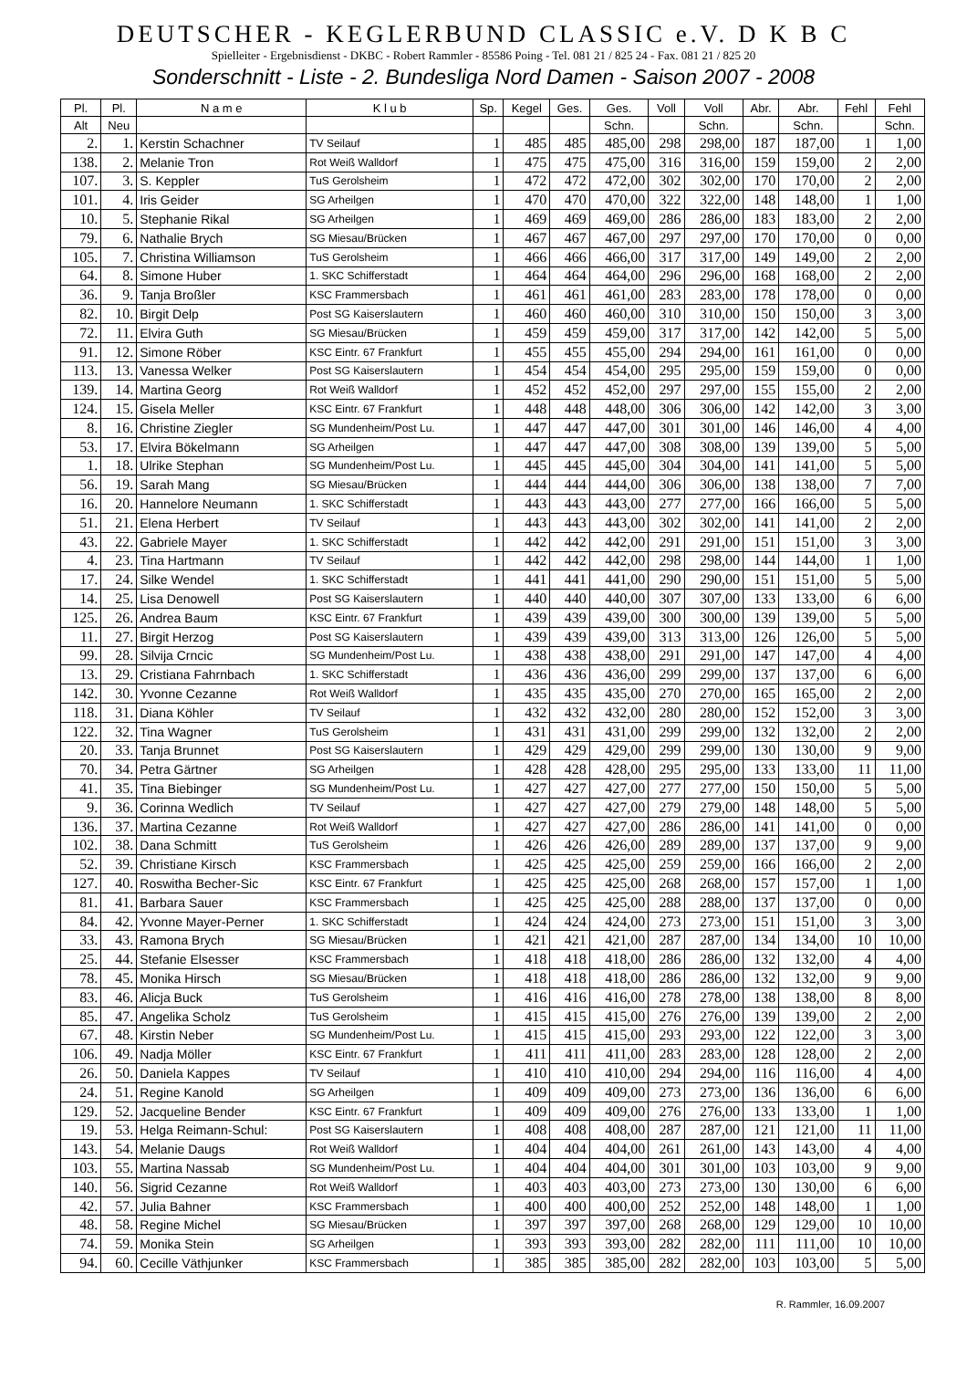DEUTSCHER - KEGLERBUND CLASSIC e.V. D K B C
Spielleiter - Ergebnisdienst - DKBC - Robert Rammler - 85586 Poing - Tel. 081 21 / 825 24 - Fax. 081 21 / 825 20
Sonderschnitt - Liste - 2. Bundesliga Nord Damen - Saison 2007 - 2008
| Pl. | Pl. | N a m e | K l u b | Sp. | Kegel | Ges. | Ges. | Voll | Voll | Abr. | Abr. | Fehl | Fehl |
| --- | --- | --- | --- | --- | --- | --- | --- | --- | --- | --- | --- | --- | --- |
| Alt | Neu | | | | | | Schn. | | Schn. | | Schn. | | Schn. |
| 2. | 1. | Kerstin Schachner | TV Seilauf | 1 | 485 | 485 | 485,00 | 298 | 298,00 | 187 | 187,00 | 1 | 1,00 |
| 138. | 2. | Melanie Tron | Rot Weiß Walldorf | 1 | 475 | 475 | 475,00 | 316 | 316,00 | 159 | 159,00 | 2 | 2,00 |
| 107. | 3. | S. Keppler | TuS Gerolsheim | 1 | 472 | 472 | 472,00 | 302 | 302,00 | 170 | 170,00 | 2 | 2,00 |
| 101. | 4. | Iris Geider | SG Arheilgen | 1 | 470 | 470 | 470,00 | 322 | 322,00 | 148 | 148,00 | 1 | 1,00 |
| 10. | 5. | Stephanie Rikal | SG Arheilgen | 1 | 469 | 469 | 469,00 | 286 | 286,00 | 183 | 183,00 | 2 | 2,00 |
| 79. | 6. | Nathalie Brych | SG Miesau/Brücken | 1 | 467 | 467 | 467,00 | 297 | 297,00 | 170 | 170,00 | 0 | 0,00 |
| 105. | 7. | Christina Williamson | TuS Gerolsheim | 1 | 466 | 466 | 466,00 | 317 | 317,00 | 149 | 149,00 | 2 | 2,00 |
| 64. | 8. | Simone Huber | 1. SKC Schifferstadt | 1 | 464 | 464 | 464,00 | 296 | 296,00 | 168 | 168,00 | 2 | 2,00 |
| 36. | 9. | Tanja Broßler | KSC Frammersbach | 1 | 461 | 461 | 461,00 | 283 | 283,00 | 178 | 178,00 | 0 | 0,00 |
| 82. | 10. | Birgit Delp | Post SG Kaiserslautern | 1 | 460 | 460 | 460,00 | 310 | 310,00 | 150 | 150,00 | 3 | 3,00 |
| 72. | 11. | Elvira Guth | SG Miesau/Brücken | 1 | 459 | 459 | 459,00 | 317 | 317,00 | 142 | 142,00 | 5 | 5,00 |
| 91. | 12. | Simone Röber | KSC Eintr. 67 Frankfurt | 1 | 455 | 455 | 455,00 | 294 | 294,00 | 161 | 161,00 | 0 | 0,00 |
| 113. | 13. | Vanessa Welker | Post SG Kaiserslautern | 1 | 454 | 454 | 454,00 | 295 | 295,00 | 159 | 159,00 | 0 | 0,00 |
| 139. | 14. | Martina Georg | Rot Weiß Walldorf | 1 | 452 | 452 | 452,00 | 297 | 297,00 | 155 | 155,00 | 2 | 2,00 |
| 124. | 15. | Gisela Meller | KSC Eintr. 67 Frankfurt | 1 | 448 | 448 | 448,00 | 306 | 306,00 | 142 | 142,00 | 3 | 3,00 |
| 8. | 16. | Christine Ziegler | SG Mundenheim/Post Lu. | 1 | 447 | 447 | 447,00 | 301 | 301,00 | 146 | 146,00 | 4 | 4,00 |
| 53. | 17. | Elvira Bökelmann | SG Arheilgen | 1 | 447 | 447 | 447,00 | 308 | 308,00 | 139 | 139,00 | 5 | 5,00 |
| 1. | 18. | Ulrike Stephan | SG Mundenheim/Post Lu. | 1 | 445 | 445 | 445,00 | 304 | 304,00 | 141 | 141,00 | 5 | 5,00 |
| 56. | 19. | Sarah Mang | SG Miesau/Brücken | 1 | 444 | 444 | 444,00 | 306 | 306,00 | 138 | 138,00 | 7 | 7,00 |
| 16. | 20. | Hannelore Neumann | 1. SKC Schifferstadt | 1 | 443 | 443 | 443,00 | 277 | 277,00 | 166 | 166,00 | 5 | 5,00 |
| 51. | 21. | Elena Herbert | TV Seilauf | 1 | 443 | 443 | 443,00 | 302 | 302,00 | 141 | 141,00 | 2 | 2,00 |
| 43. | 22. | Gabriele Mayer | 1. SKC Schifferstadt | 1 | 442 | 442 | 442,00 | 291 | 291,00 | 151 | 151,00 | 3 | 3,00 |
| 4. | 23. | Tina Hartmann | TV Seilauf | 1 | 442 | 442 | 442,00 | 298 | 298,00 | 144 | 144,00 | 1 | 1,00 |
| 17. | 24. | Silke Wendel | 1. SKC Schifferstadt | 1 | 441 | 441 | 441,00 | 290 | 290,00 | 151 | 151,00 | 5 | 5,00 |
| 14. | 25. | Lisa Denowell | Post SG Kaiserslautern | 1 | 440 | 440 | 440,00 | 307 | 307,00 | 133 | 133,00 | 6 | 6,00 |
| 125. | 26. | Andrea Baum | KSC Eintr. 67 Frankfurt | 1 | 439 | 439 | 439,00 | 300 | 300,00 | 139 | 139,00 | 5 | 5,00 |
| 11. | 27. | Birgit Herzog | Post SG Kaiserslautern | 1 | 439 | 439 | 439,00 | 313 | 313,00 | 126 | 126,00 | 5 | 5,00 |
| 99. | 28. | Silvija Crncic | SG Mundenheim/Post Lu. | 1 | 438 | 438 | 438,00 | 291 | 291,00 | 147 | 147,00 | 4 | 4,00 |
| 13. | 29. | Cristiana Fahrnbach | 1. SKC Schifferstadt | 1 | 436 | 436 | 436,00 | 299 | 299,00 | 137 | 137,00 | 6 | 6,00 |
| 142. | 30. | Yvonne Cezanne | Rot Weiß Walldorf | 1 | 435 | 435 | 435,00 | 270 | 270,00 | 165 | 165,00 | 2 | 2,00 |
| 118. | 31. | Diana Köhler | TV Seilauf | 1 | 432 | 432 | 432,00 | 280 | 280,00 | 152 | 152,00 | 3 | 3,00 |
| 122. | 32. | Tina Wagner | TuS Gerolsheim | 1 | 431 | 431 | 431,00 | 299 | 299,00 | 132 | 132,00 | 2 | 2,00 |
| 20. | 33. | Tanja Brunnet | Post SG Kaiserslautern | 1 | 429 | 429 | 429,00 | 299 | 299,00 | 130 | 130,00 | 9 | 9,00 |
| 70. | 34. | Petra Gärtner | SG Arheilgen | 1 | 428 | 428 | 428,00 | 295 | 295,00 | 133 | 133,00 | 11 | 11,00 |
| 41. | 35. | Tina Biebinger | SG Mundenheim/Post Lu. | 1 | 427 | 427 | 427,00 | 277 | 277,00 | 150 | 150,00 | 5 | 5,00 |
| 9. | 36. | Corinna Wedlich | TV Seilauf | 1 | 427 | 427 | 427,00 | 279 | 279,00 | 148 | 148,00 | 5 | 5,00 |
| 136. | 37. | Martina Cezanne | Rot Weiß Walldorf | 1 | 427 | 427 | 427,00 | 286 | 286,00 | 141 | 141,00 | 0 | 0,00 |
| 102. | 38. | Dana Schmitt | TuS Gerolsheim | 1 | 426 | 426 | 426,00 | 289 | 289,00 | 137 | 137,00 | 9 | 9,00 |
| 52. | 39. | Christiane Kirsch | KSC Frammersbach | 1 | 425 | 425 | 425,00 | 259 | 259,00 | 166 | 166,00 | 2 | 2,00 |
| 127. | 40. | Roswitha Becher-Sic | KSC Eintr. 67 Frankfurt | 1 | 425 | 425 | 425,00 | 268 | 268,00 | 157 | 157,00 | 1 | 1,00 |
| 81. | 41. | Barbara Sauer | KSC Frammersbach | 1 | 425 | 425 | 425,00 | 288 | 288,00 | 137 | 137,00 | 0 | 0,00 |
| 84. | 42. | Yvonne Mayer-Perner | 1. SKC Schifferstadt | 1 | 424 | 424 | 424,00 | 273 | 273,00 | 151 | 151,00 | 3 | 3,00 |
| 33. | 43. | Ramona Brych | SG Miesau/Brücken | 1 | 421 | 421 | 421,00 | 287 | 287,00 | 134 | 134,00 | 10 | 10,00 |
| 25. | 44. | Stefanie Elsesser | KSC Frammersbach | 1 | 418 | 418 | 418,00 | 286 | 286,00 | 132 | 132,00 | 4 | 4,00 |
| 78. | 45. | Monika Hirsch | SG Miesau/Brücken | 1 | 418 | 418 | 418,00 | 286 | 286,00 | 132 | 132,00 | 9 | 9,00 |
| 83. | 46. | Alicja Buck | TuS Gerolsheim | 1 | 416 | 416 | 416,00 | 278 | 278,00 | 138 | 138,00 | 8 | 8,00 |
| 85. | 47. | Angelika Scholz | TuS Gerolsheim | 1 | 415 | 415 | 415,00 | 276 | 276,00 | 139 | 139,00 | 2 | 2,00 |
| 67. | 48. | Kirstin Neber | SG Mundenheim/Post Lu. | 1 | 415 | 415 | 415,00 | 293 | 293,00 | 122 | 122,00 | 3 | 3,00 |
| 106. | 49. | Nadja Möller | KSC Eintr. 67 Frankfurt | 1 | 411 | 411 | 411,00 | 283 | 283,00 | 128 | 128,00 | 2 | 2,00 |
| 26. | 50. | Daniela Kappes | TV Seilauf | 1 | 410 | 410 | 410,00 | 294 | 294,00 | 116 | 116,00 | 4 | 4,00 |
| 24. | 51. | Regine Kanold | SG Arheilgen | 1 | 409 | 409 | 409,00 | 273 | 273,00 | 136 | 136,00 | 6 | 6,00 |
| 129. | 52. | Jacqueline Bender | KSC Eintr. 67 Frankfurt | 1 | 409 | 409 | 409,00 | 276 | 276,00 | 133 | 133,00 | 1 | 1,00 |
| 19. | 53. | Helga Reimann-Schul: | Post SG Kaiserslautern | 1 | 408 | 408 | 408,00 | 287 | 287,00 | 121 | 121,00 | 11 | 11,00 |
| 143. | 54. | Melanie Daugs | Rot Weiß Walldorf | 1 | 404 | 404 | 404,00 | 261 | 261,00 | 143 | 143,00 | 4 | 4,00 |
| 103. | 55. | Martina Nassab | SG Mundenheim/Post Lu. | 1 | 404 | 404 | 404,00 | 301 | 301,00 | 103 | 103,00 | 9 | 9,00 |
| 140. | 56. | Sigrid Cezanne | Rot Weiß Walldorf | 1 | 403 | 403 | 403,00 | 273 | 273,00 | 130 | 130,00 | 6 | 6,00 |
| 42. | 57. | Julia Bahner | KSC Frammersbach | 1 | 400 | 400 | 400,00 | 252 | 252,00 | 148 | 148,00 | 1 | 1,00 |
| 48. | 58. | Regine Michel | SG Miesau/Brücken | 1 | 397 | 397 | 397,00 | 268 | 268,00 | 129 | 129,00 | 10 | 10,00 |
| 74. | 59. | Monika Stein | SG Arheilgen | 1 | 393 | 393 | 393,00 | 282 | 282,00 | 111 | 111,00 | 10 | 10,00 |
| 94. | 60. | Cecille Väthjunker | KSC Frammersbach | 1 | 385 | 385 | 385,00 | 282 | 282,00 | 103 | 103,00 | 5 | 5,00 |
R. Rammler, 16.09.2007